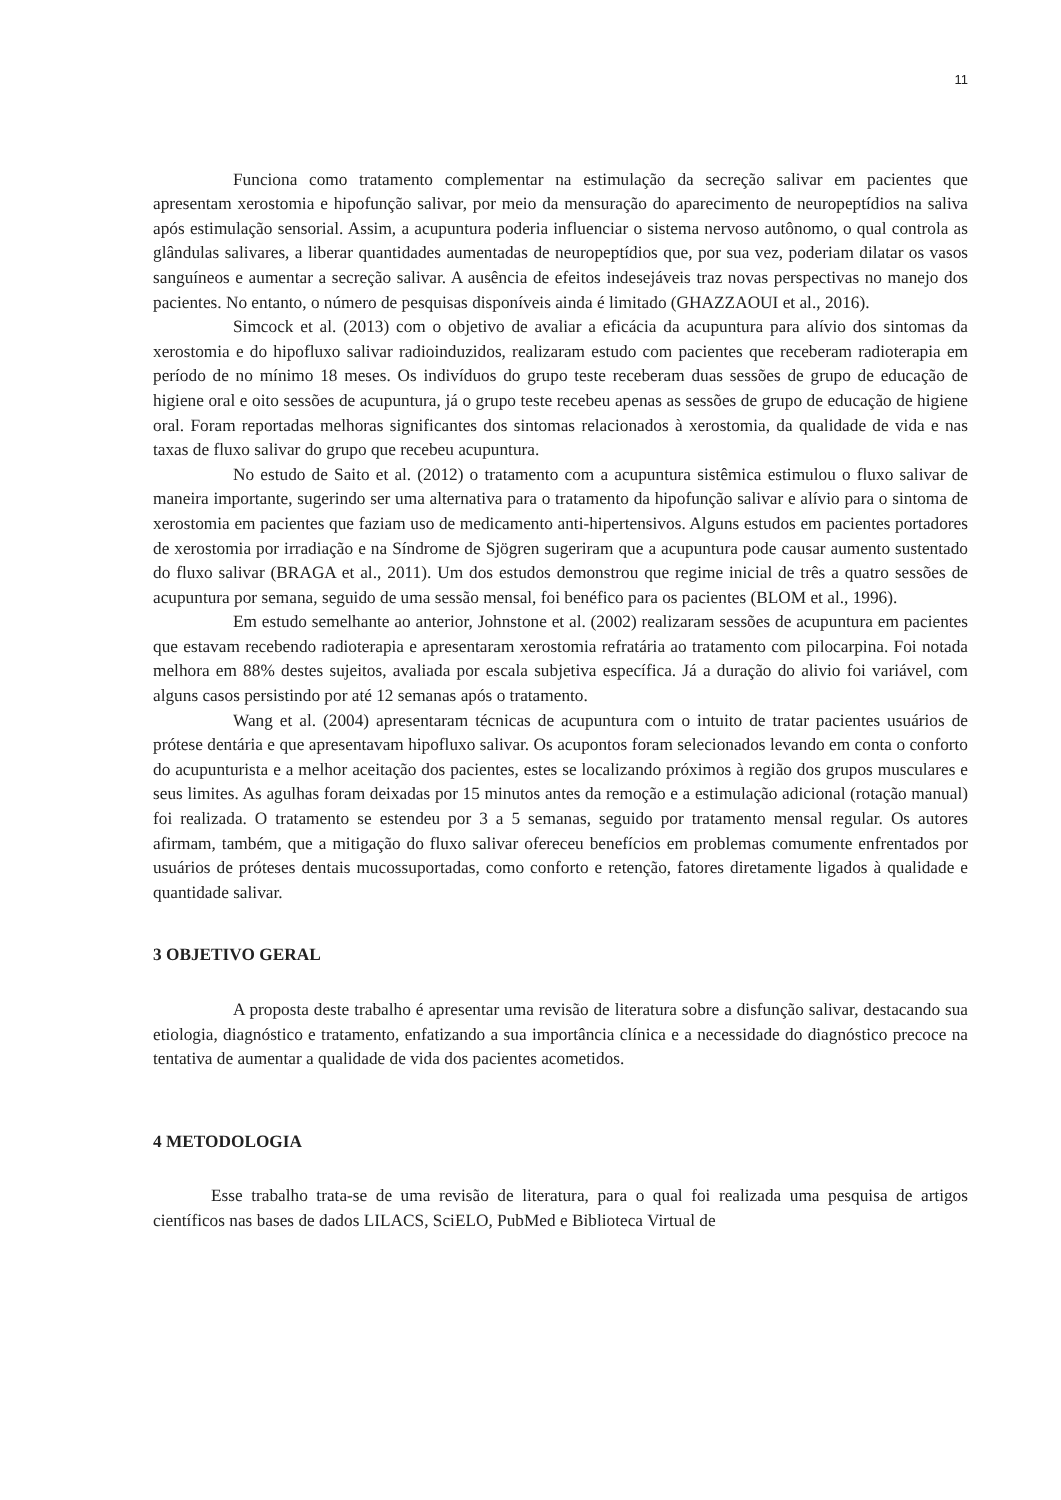11
Funciona como tratamento complementar na estimulação da secreção salivar em pacientes que apresentam xerostomia e hipofunção salivar, por meio da mensuração do aparecimento de neuropeptídios na saliva após estimulação sensorial. Assim, a acupuntura poderia influenciar o sistema nervoso autônomo, o qual controla as glândulas salivares, a liberar quantidades aumentadas de neuropeptídios que, por sua vez, poderiam dilatar os vasos sanguíneos e aumentar a secreção salivar. A ausência de efeitos indesejáveis traz novas perspectivas no manejo dos pacientes. No entanto, o número de pesquisas disponíveis ainda é limitado (GHAZZAOUI et al., 2016).
Simcock et al. (2013) com o objetivo de avaliar a eficácia da acupuntura para alívio dos sintomas da xerostomia e do hipofluxo salivar radioinduzidos, realizaram estudo com pacientes que receberam radioterapia em período de no mínimo 18 meses. Os indivíduos do grupo teste receberam duas sessões de grupo de educação de higiene oral e oito sessões de acupuntura, já o grupo teste recebeu apenas as sessões de grupo de educação de higiene oral. Foram reportadas melhoras significantes dos sintomas relacionados à xerostomia, da qualidade de vida e nas taxas de fluxo salivar do grupo que recebeu acupuntura.
No estudo de Saito et al. (2012) o tratamento com a acupuntura sistêmica estimulou o fluxo salivar de maneira importante, sugerindo ser uma alternativa para o tratamento da hipofunção salivar e alívio para o sintoma de xerostomia em pacientes que faziam uso de medicamento anti-hipertensivos. Alguns estudos em pacientes portadores de xerostomia por irradiação e na Síndrome de Sjögren sugeriram que a acupuntura pode causar aumento sustentado do fluxo salivar (BRAGA et al., 2011). Um dos estudos demonstrou que regime inicial de três a quatro sessões de acupuntura por semana, seguido de uma sessão mensal, foi benéfico para os pacientes (BLOM et al., 1996).
Em estudo semelhante ao anterior, Johnstone et al. (2002) realizaram sessões de acupuntura em pacientes que estavam recebendo radioterapia e apresentaram xerostomia refratária ao tratamento com pilocarpina. Foi notada melhora em 88% destes sujeitos, avaliada por escala subjetiva específica. Já a duração do alivio foi variável, com alguns casos persistindo por até 12 semanas após o tratamento.
Wang et al. (2004) apresentaram técnicas de acupuntura com o intuito de tratar pacientes usuários de prótese dentária e que apresentavam hipofluxo salivar. Os acupontos foram selecionados levando em conta o conforto do acupunturista e a melhor aceitação dos pacientes, estes se localizando próximos à região dos grupos musculares e seus limites. As agulhas foram deixadas por 15 minutos antes da remoção e a estimulação adicional (rotação manual) foi realizada. O tratamento se estendeu por 3 a 5 semanas, seguido por tratamento mensal regular. Os autores afirmam, também, que a mitigação do fluxo salivar ofereceu benefícios em problemas comumente enfrentados por usuários de próteses dentais mucossuportadas, como conforto e retenção, fatores diretamente ligados à qualidade e quantidade salivar.
3 OBJETIVO GERAL
A proposta deste trabalho é apresentar uma revisão de literatura sobre a disfunção salivar, destacando sua etiologia, diagnóstico e tratamento, enfatizando a sua importância clínica e a necessidade do diagnóstico precoce na tentativa de aumentar a qualidade de vida dos pacientes acometidos.
4 METODOLOGIA
Esse trabalho trata-se de uma revisão de literatura, para o qual foi realizada uma pesquisa de artigos científicos nas bases de dados LILACS, SciELO, PubMed e Biblioteca Virtual de